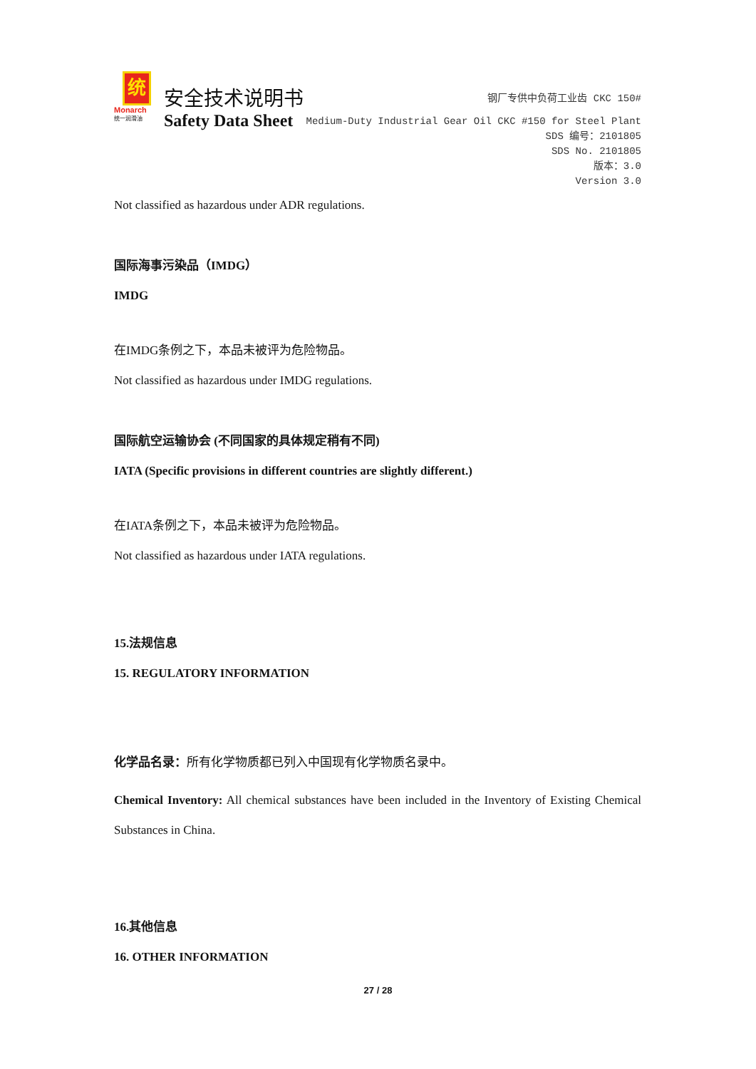统
Monarch
统一润滑油
安全技术说明书
Safety Data Sheet
钢厂专供中负荷工业齿 CKC 150#
Medium-Duty Industrial Gear Oil CKC #150 for Steel Plant
SDS 编号：2101805
SDS No. 2101805
版本：3.0
Version 3.0
Not classified as hazardous under ADR regulations.
国际海事污染品（IMDG）
IMDG
在IMDG条例之下，本品未被评为危险物品。
Not classified as hazardous under IMDG regulations.
国际航空运输协会 (不同国家的具体规定稍有不同)
IATA (Specific provisions in different countries are slightly different.)
在IATA条例之下，本品未被评为危险物品。
Not classified as hazardous under IATA regulations.
15.法规信息
15. REGULATORY INFORMATION
化学品名录：所有化学物质都已列入中国现有化学物质名录中。
Chemical Inventory: All chemical substances have been included in the Inventory of Existing Chemical Substances in China.
16.其他信息
16. OTHER INFORMATION
27 / 28